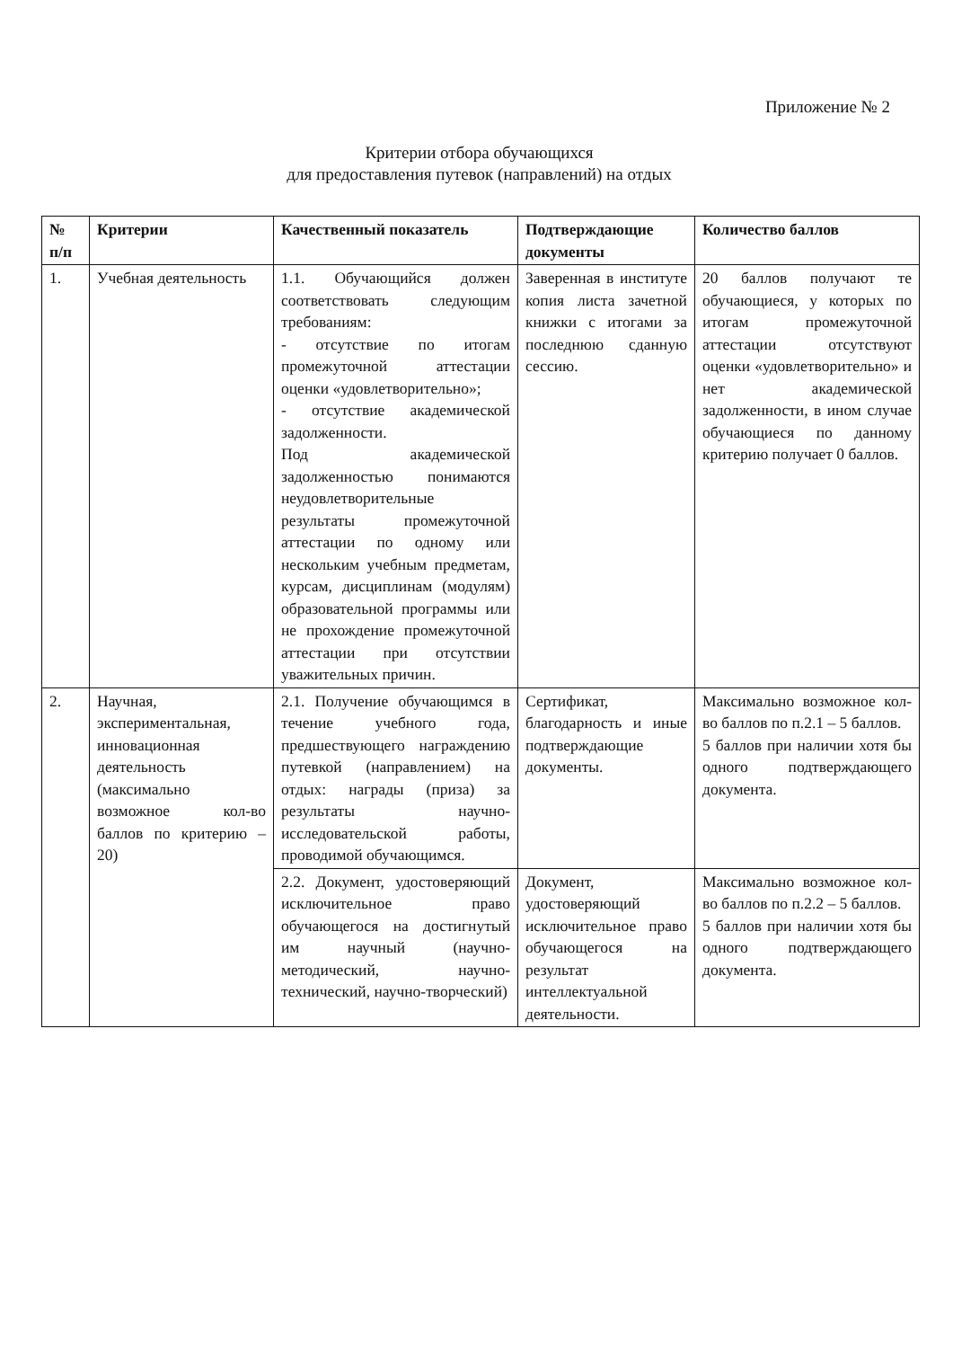Приложение № 2
Критерии отбора обучающихся
для предоставления путевок (направлений) на отдых
| № п/п | Критерии | Качественный показатель | Подтверждающие документы | Количество баллов |
| --- | --- | --- | --- | --- |
| 1. | Учебная деятельность | 1.1. Обучающийся должен соответствовать следующим требованиям: - отсутствие по итогам промежуточной аттестации оценки «удовлетворительно»; - отсутствие академической задолженности. Под академической задолженностью понимаются неудовлетворительные результаты промежуточной аттестации по одному или нескольким учебным предметам, курсам, дисциплинам (модулям) образовательной программы или не прохождение промежуточной аттестации при отсутствии уважительных причин. | Заверенная в институте копия листа зачетной книжки с итогами за последнюю сданную сессию. | 20 баллов получают те обучающиеся, у которых по итогам промежуточной аттестации отсутствуют оценки «удовлетворительно» и нет академической задолженности, в ином случае обучающиеся по данному критерию получает 0 баллов. |
| 2. | Научная, экспериментальная, инновационная деятельность (максимально возможное кол-во баллов по критерию – 20) | 2.1. Получение обучающимся в течение учебного года, предшествующего награждению путевкой (направлением) на отдых: награды (приза) за результаты научно-исследовательской работы, проводимой обучающимся. | Сертификат, благодарность и иные подтверждающие документы. | Максимально возможное кол-во баллов по п.2.1 – 5 баллов. 5 баллов при наличии хотя бы одного подтверждающего документа. |
| | | 2.2. Документ, удостоверяющий исключительное право обучающегося на достигнутый им научный (научно-методический, научно-технический, научно-творческий) | Документ, удостоверяющий исключительное право обучающегося на результат интеллектуальной деятельности. | Максимально возможное кол-во баллов по п.2.2 – 5 баллов. 5 баллов при наличии хотя бы одного подтверждающего документа. |